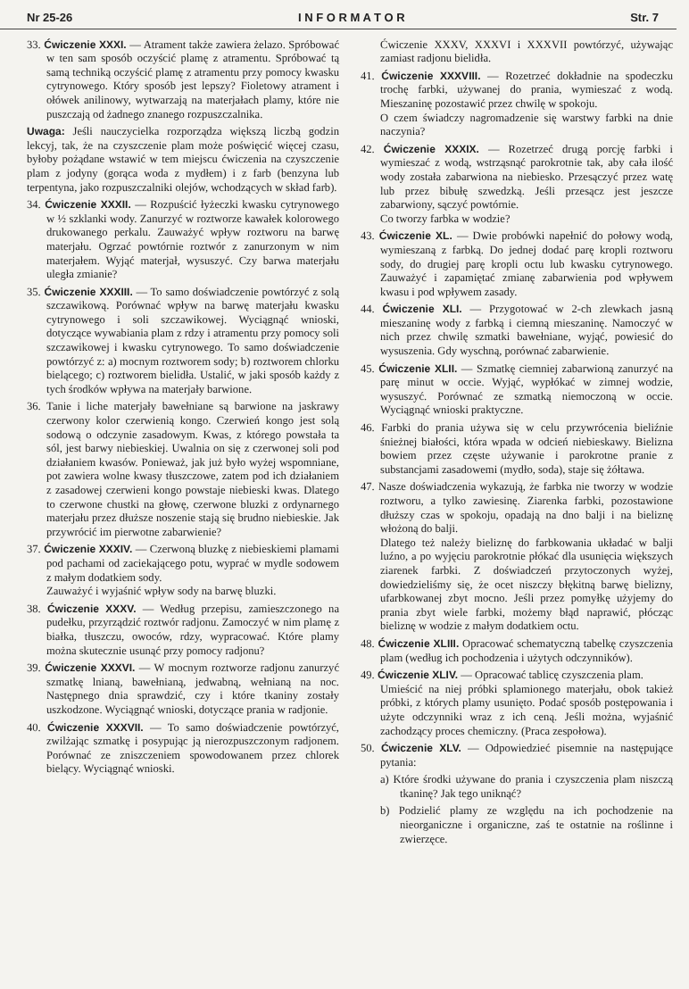Nr 25-26 I N F O R M A T O R Str. 7
33. Ćwiczenie XXXI. — Atrament także zawiera żelazo. Spróbować w ten sam sposób oczyścić plamę z atramentu. Spróbować tą samą techniką oczyścić plamę z atramentu przy pomocy kwasku cytrynowego. Który sposób jest lepszy? Fioletowy atrament i ołówek anilinowy, wytwarzają na materjałach plamy, które nie puszczają od żadnego znanego rozpuszczalnika.
Uwaga: Jeśli nauczycielka rozporządza większą liczbą godzin lekcyj, tak, że na czyszczenie plam może poświęcić więcej czasu, byłoby pożądane wstawić w tem miejscu ćwiczenia na czyszczenie plam z jodyny (gorąca woda z mydłem) i z farb (benzyna lub terpentyna, jako rozpuszczalniki olejów, wchodzących w skład farb).
34. Ćwiczenie XXXII. — Rozpuścić łyżeczki kwasku cytrynowego w ½ szklanki wody. Zanurzyć w roztworze kawałek kolorowego drukowanego perkalu. Zauważyć wpływ roztworu na barwę materjału. Ogrzać powtórnie roztwór z zanurzonym w nim materjałem. Wyjąć materjał, wysuszyć. Czy barwa materjału uległa zmianie?
35. Ćwiczenie XXXIII. — To samo doświadczenie powtórzyć z solą szczawikową. Porównać wpływ na barwę materjału kwasku cytrynowego i soli szczawikowej. Wyciągnąć wnioski, dotyczące wywabiania plam z rdzy i atramentu przy pomocy soli szczawikowej i kwasku cytrynowego. To samo doświadczenie powtórzyć z: a) mocnym roztworem sody; b) roztworem chlorku bielącego; c) roztworem bielidła. Ustalić, w jaki sposób każdy z tych środków wpływa na materjały barwione.
36. Tanie i liche materjały bawełniane są barwione na jaskrawy czerwony kolor czerwienią kongo. Czerwień kongo jest solą sodową o odczynie zasadowym. Kwas, z którego powstała ta sól, jest barwy niebieskiej. Uwalnia on się z czerwonej soli pod działaniem kwasów. Ponieważ, jak już było wyżej wspomniane, pot zawiera wolne kwasy tłuszczowe, zatem pod ich działaniem z zasadowej czerwieni kongo powstaje niebieski kwas. Dlatego to czerwone chustki na głowę, czerwone bluzki z ordynarnego materjału przez dłuższe noszenie stają się brudno niebieskie. Jak przywrócić im pierwotne zabarwienie?
37. Ćwiczenie XXXIV. — Czerwoną bluzkę z niebieskiemi plamami pod pachami od zaciekającego potu, wyprać w mydle sodowem z małym dodatkiem sody.
Zauważyć i wyjaśnić wpływ sody na barwę bluzki.
38. Ćwiczenie XXXV. — Według przepisu, zamieszczonego na pudełku, przyrządzić roztwór radjonu. Zamoczyć w nim plamę z białka, tłuszczu, owoców, rdzy, wypracować. Które plamy można skutecznie usunąć przy pomocy radjonu?
39. Ćwiczenie XXXVI. — W mocnym roztworze radjonu zanurzyć szmatkę lnianą, bawełnianą, jedwabną, wełnianą na noc. Następnego dnia sprawdzić, czy i które tkaniny zostały uszkodzone. Wyciągnąć wnioski, dotyczące prania w radjonie.
40. Ćwiczenie XXXVII. — To samo doświadczenie powtórzyć, zwilżając szmatkę i posypując ją nierozpuszczonym radjonem. Porównać ze zniszczeniem spowodowanem przez chlorek bielący. Wyciągnąć wnioski.
Ćwiczenie XXXV, XXXVI i XXXVII powtórzyć, używając zamiast radjonu bielidła.
41. Ćwiczenie XXXVIII. — Rozetrzeć dokładnie na spodeczku trochę farbki, używanej do prania, wymieszać z wodą. Mieszaninę pozostawić przez chwilę w spokoju.
O czem świadczy nagromadzenie się warstwy farbki na dnie naczynia?
42. Ćwiczenie XXXIX. — Rozetrzeć drugą porcję farbki i wymieszać z wodą, wstrząsnąć parokrotnie tak, aby cała ilość wody została zabarwiona na niebiesko. Przesączyć przez watę lub przez bibułę szwedzką. Jeśli przesącz jest jeszcze zabarwiony, sączyć powtórnie.
Co tworzy farbka w wodzie?
43. Ćwiczenie XL. — Dwie probówki napełnić do połowy wodą, wymieszaną z farbką. Do jednej dodać parę kropli roztworu sody, do drugiej parę kropli octu lub kwasku cytrynowego. Zauważyć i zapamiętać zmianę zabarwienia pod wpływem kwasu i pod wpływem zasady.
44. Ćwiczenie XLI. — Przygotować w 2-ch zlewkach jasną mieszaninę wody z farbką i ciemną mieszaninę. Namoczyć w nich przez chwilę szmatki bawełniane, wyjąć, powiesić do wysuszenia. Gdy wyschną, porównać zabarwienie.
45. Ćwiczenie XLII. — Szmatkę ciemniej zabarwioną zanurzyć na parę minut w occie. Wyjąć, wypłókać w zimnej wodzie, wysuszyć. Porównać ze szmatką niemoczoną w occie. Wyciągnąć wnioski praktyczne.
46. Farbki do prania używa się w celu przywrócenia bieliźnie śnieżnej białości, która wpada w odcień niebieskawy. Bielizna bowiem przez częste używanie i parokrotne pranie z substancjami zasadowemi (mydło, soda), staje się żółtawa.
47. Nasze doświadczenia wykazują, że farbka nie tworzy w wodzie roztworu, a tylko zawiesinę. Ziarenka farbki, pozostawione dłuższy czas w spokoju, opadają na dno balji i na bieliznę włożoną do balji.
Dlatego też należy bieliznę do farbkowania układać w balji luźno, a po wyjęciu parokrotnie płókać dla usunięcia większych ziarenek farbki. Z doświadczeń przytoczonych wyżej, dowiedzieliśmy się, że ocet niszczy błękitną barwę bielizny, ufarbkowanej zbyt mocno. Jeśli przez pomyłkę użyjemy do prania zbyt wiele farbki, możemy błąd naprawić, płócząc bieliznę w wodzie z małym dodatkiem octu.
48. Ćwiczenie XLIII. Opracować schematyczną tabelkę czyszczenia plam (według ich pochodzenia i użytych odczynników).
49. Ćwiczenie XLIV. — Opracować tablicę czyszczenia plam.
Umieścić na niej próbki splamionego materjału, obok takież próbki, z których plamy usunięto. Podać sposób postępowania i użyte odczynniki wraz z ich ceną. Jeśli można, wyjaśnić zachodzący proces chemiczny. (Praca zespołowa).
50. Ćwiczenie XLV. — Odpowiedzieć pisemnie na następujące pytania:
a) Które środki używane do prania i czyszczenia plam niszczą tkaninę? Jak tego uniknąć?
b) Podzielić plamy ze względu na ich pochodzenie na nieorganiczne i organiczne, zaś te ostatnie na roślinne i zwierzęce.